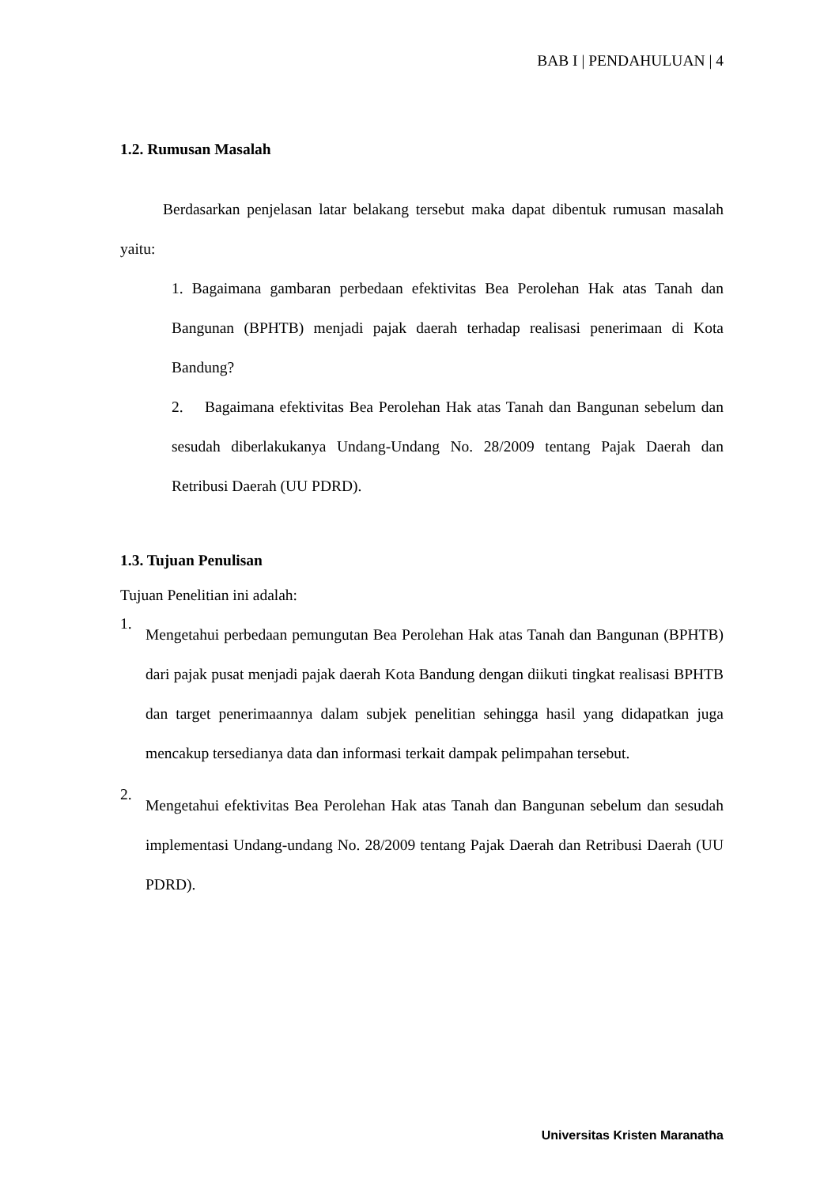BAB I | PENDAHULUAN | 4
1.2. Rumusan Masalah
Berdasarkan penjelasan latar belakang tersebut maka dapat dibentuk rumusan masalah yaitu:
1. Bagaimana gambaran perbedaan efektivitas Bea Perolehan Hak atas Tanah dan Bangunan (BPHTB) menjadi pajak daerah terhadap realisasi penerimaan di Kota Bandung?
2. Bagaimana efektivitas Bea Perolehan Hak atas Tanah dan Bangunan sebelum dan sesudah diberlakukanya Undang-Undang No. 28/2009 tentang Pajak Daerah dan Retribusi Daerah (UU PDRD).
1.3. Tujuan Penulisan
Tujuan Penelitian ini adalah:
1.
Mengetahui perbedaan pemungutan Bea Perolehan Hak atas Tanah dan Bangunan (BPHTB) dari pajak pusat menjadi pajak daerah Kota Bandung dengan diikuti tingkat realisasi BPHTB dan target penerimaannya dalam subjek penelitian sehingga hasil yang didapatkan juga mencakup tersedianya data dan informasi terkait dampak pelimpahan tersebut.
2.
Mengetahui efektivitas Bea Perolehan Hak atas Tanah dan Bangunan sebelum dan sesudah implementasi Undang-undang No. 28/2009 tentang Pajak Daerah dan Retribusi Daerah (UU PDRD).
Universitas Kristen Maranatha